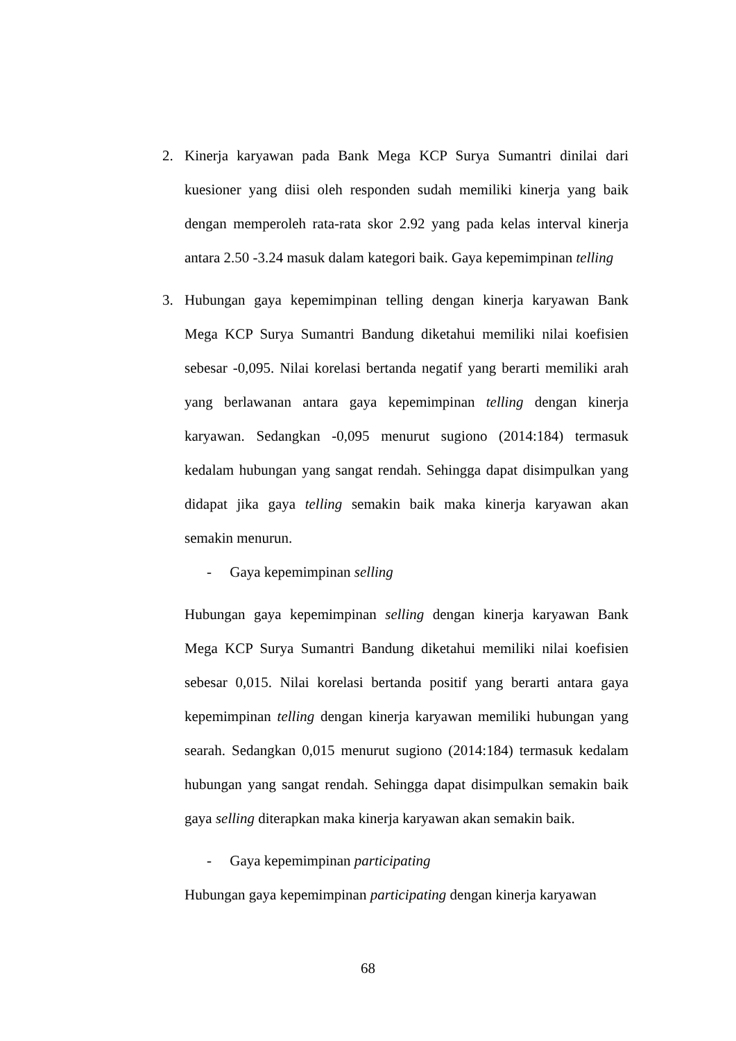2. Kinerja karyawan pada Bank Mega KCP Surya Sumantri dinilai dari kuesioner yang diisi oleh responden sudah memiliki kinerja yang baik dengan memperoleh rata-rata skor 2.92 yang pada kelas interval kinerja antara 2.50 -3.24 masuk dalam kategori baik. Gaya kepemimpinan telling
3. Hubungan gaya kepemimpinan telling dengan kinerja karyawan Bank Mega KCP Surya Sumantri Bandung diketahui memiliki nilai koefisien sebesar -0,095. Nilai korelasi bertanda negatif yang berarti memiliki arah yang berlawanan antara gaya kepemimpinan telling dengan kinerja karyawan. Sedangkan -0,095 menurut sugiono (2014:184) termasuk kedalam hubungan yang sangat rendah. Sehingga dapat disimpulkan yang didapat jika gaya telling semakin baik maka kinerja karyawan akan semakin menurun.
- Gaya kepemimpinan selling
Hubungan gaya kepemimpinan selling dengan kinerja karyawan Bank Mega KCP Surya Sumantri Bandung diketahui memiliki nilai koefisien sebesar 0,015. Nilai korelasi bertanda positif yang berarti antara gaya kepemimpinan telling dengan kinerja karyawan memiliki hubungan yang searah. Sedangkan 0,015 menurut sugiono (2014:184) termasuk kedalam hubungan yang sangat rendah. Sehingga dapat disimpulkan semakin baik gaya selling diterapkan maka kinerja karyawan akan semakin baik.
- Gaya kepemimpinan participating
Hubungan gaya kepemimpinan participating dengan kinerja karyawan
68